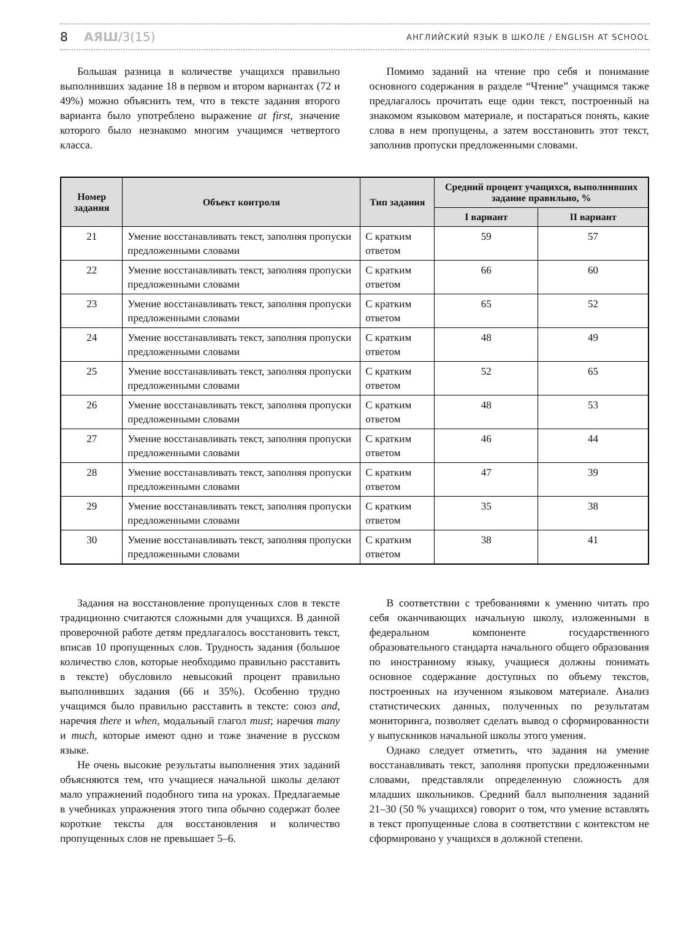8 АЯШ/3(15)
АНГЛИЙСКИЙ ЯЗЫК В ШКОЛЕ / ENGLISH AT SCHOOL
Большая разница в количестве учащихся правильно выполнивших задание 18 в первом и втором вариантах (72 и 49%) можно объяснить тем, что в тексте задания второго варианта было употреблено выражение at first, значение которого было незнакомо многим учащимся четвертого класса.
Помимо заданий на чтение про себя и понимание основного содержания в разделе “Чтение” учащимся также предлагалось прочитать еще один текст, построенный на знакомом языковом материале, и постараться понять, какие слова в нем пропущены, а затем восстановить этот текст, заполнив пропуски предложенными словами.
| Номер задания | Объект контроля | Тип задания | Средний процент учащихся, выполнивших задание правильно, % | |
| --- | --- | --- | --- | --- |
| | | | I вариант | II вариант |
| 21 | Умение восстанавливать текст, заполняя пропуски предложенными словами | С кратким ответом | 59 | 57 |
| 22 | Умение восстанавливать текст, заполняя пропуски предложенными словами | С кратким ответом | 66 | 60 |
| 23 | Умение восстанавливать текст, заполняя пропуски предложенными словами | С кратким ответом | 65 | 52 |
| 24 | Умение восстанавливать текст, заполняя пропуски предложенными словами | С кратким ответом | 48 | 49 |
| 25 | Умение восстанавливать текст, заполняя пропуски предложенными словами | С кратким ответом | 52 | 65 |
| 26 | Умение восстанавливать текст, заполняя пропуски предложенными словами | С кратким ответом | 48 | 53 |
| 27 | Умение восстанавливать текст, заполняя пропуски предложенными словами | С кратким ответом | 46 | 44 |
| 28 | Умение восстанавливать текст, заполняя пропуски предложенными словами | С кратким ответом | 47 | 39 |
| 29 | Умение восстанавливать текст, заполняя пропуски предложенными словами | С кратким ответом | 35 | 38 |
| 30 | Умение восстанавливать текст, заполняя пропуски предложенными словами | С кратким ответом | 38 | 41 |
Задания на восстановление пропущенных слов в тексте традиционно считаются сложными для учащихся. В данной проверочной работе детям предлагалось восстановить текст, вписав 10 пропущенных слов. Трудность задания (большое количество слов, которые необходимо правильно расставить в тексте) обусловило невысокий процент правильно выполнивших задания (66 и 35%). Особенно трудно учащимся было правильно расставить в тексте: союз and, наречия there и when, модальный глагол must; наречия many и much, которые имеют одно и тоже значение в русском языке.
Не очень высокие результаты выполнения этих заданий объясняются тем, что учащиеся начальной школы делают мало упражнений подобного типа на уроках. Предлагаемые в учебниках упражнения этого типа обычно содержат более короткие тексты для восстановления и количество пропущенных слов не превышает 5–6.
В соответствии с требованиями к умению читать про себя оканчивающих начальную школу, изложенными в федеральном компоненте государственного образовательного стандарта начального общего образования по иностранному языку, учащиеся должны понимать основное содержание доступных по объему текстов, построенных на изученном языковом материале. Анализ статистических данных, полученных по результатам мониторинга, позволяет сделать вывод о сформированности у выпускников начальной школы этого умения.
Однако следует отметить, что задания на умение восстанавливать текст, заполняя пропуски предложенными словами, представляли определенную сложность для младших школьников. Средний балл выполнения заданий 21–30 (50 % учащихся) говорит о том, что умение вставлять в текст пропущенные слова в соответствии с контекстом не сформировано у учащихся в должной степени.